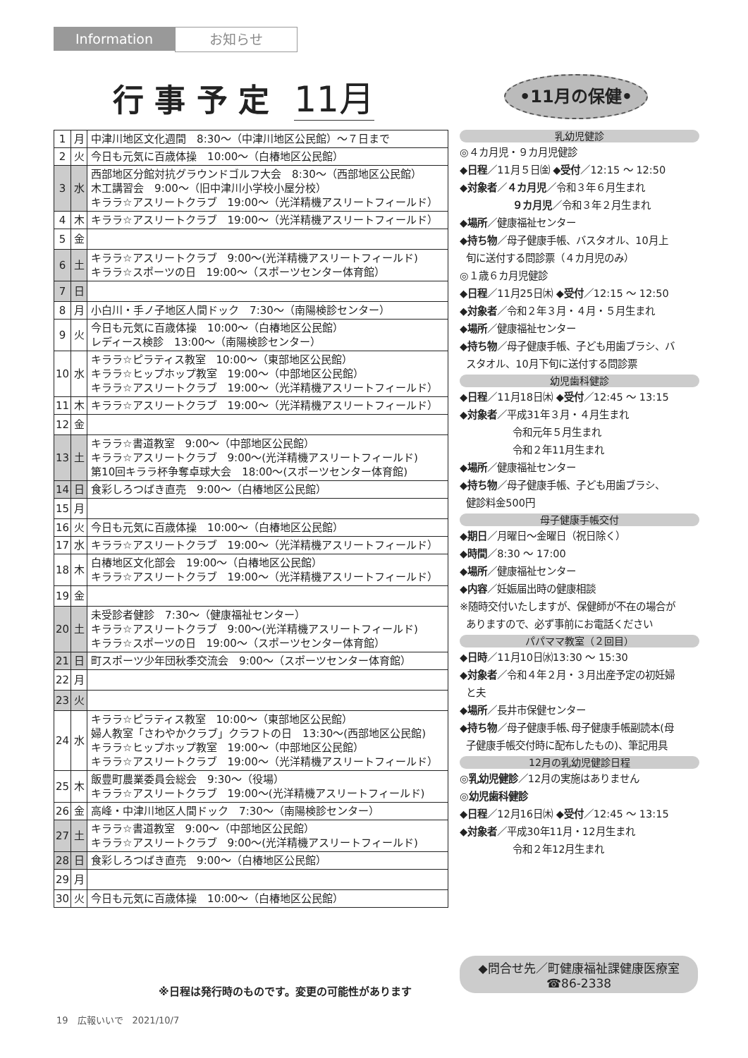Information お知らせ
行 事 予 定 11月 •11月の保健•
| 1 | 月 | 中津川地区文化週間 8:30～（中津川地区公民館）～７日まで |
| 2 | 火 | 今日も元気に百歳体操 10:00～（白椿地区公民館） |
| 3 | 水 | 西部地区分館対抗グラウンドゴルフ大会 8:30～（西部地区公民館） 木工講習会 9:00～（旧中津川小学校小屋分校） キララ☆アスリートクラブ 19:00～（光洋精機アスリートフィールド） |
| 4 | 木 | キララ☆アスリートクラブ 19:00～（光洋精機アスリートフィールド） |
| 5 | 金 | |
| 6 | 土 | キララ☆アスリートクラブ 9:00～(光洋精機アスリートフィールド) キララ☆スポーツの日 19:00～（スポーツセンター体育館） |
| 7 | 日 | |
| 8 | 月 | 小白川・手ノ子地区人間ドック 7:30～（南陽検診センター） |
| 9 | 火 | 今日も元気に百歳体操 10:00～（白椿地区公民館） レディース検診 13:00～（南陽検診センター） |
| 10 | 水 | キララ☆ピラティス教室 10:00～（東部地区公民館） キララ☆ヒップホップ教室 19:00～（中部地区公民館） キララ☆アスリートクラブ 19:00～（光洋精機アスリートフィールド） |
| 11 | 木 | キララ☆アスリートクラブ 19:00～（光洋精機アスリートフィールド） |
| 12 | 金 | |
| 13 | 土 | キララ☆書道教室 9:00～（中部地区公民館） キララ☆アスリートクラブ 9:00～(光洋精機アスリートフィールド) 第10回キララ杯争奪卓球大会 18:00～(スポーツセンター体育館) |
| 14 | 日 | 食彩しろつばき直売 9:00～（白椿地区公民館） |
| 15 | 月 | |
| 16 | 火 | 今日も元気に百歳体操 10:00～（白椿地区公民館） |
| 17 | 水 | キララ☆アスリートクラブ 19:00～（光洋精機アスリートフィールド） |
| 18 | 木 | 白椿地区文化部会 19:00～（白椿地区公民館） キララ☆アスリートクラブ 19:00～（光洋精機アスリートフィールド） |
| 19 | 金 | |
| 20 | 土 | 未受診者健診 7:30～（健康福祉センター） キララ☆アスリートクラブ 9:00～(光洋精機アスリートフィールド) キララ☆スポーツの日 19:00～（スポーツセンター体育館） |
| 21 | 日 | 町スポーツ少年団秋季交流会 9:00～（スポーツセンター体育館） |
| 22 | 月 | |
| 23 | 火 | |
| 24 | 水 | キララ☆ピラティス教室 10:00～（東部地区公民館） 婦人教室「さわやかクラブ」クラフトの日 13:30～(西部地区公民館) キララ☆ヒップホップ教室 19:00～（中部地区公民館） キララ☆アスリートクラブ 19:00～（光洋精機アスリートフィールド） |
| 25 | 木 | 飯豊町農業委員会総会 9:30～（役場） キララ☆アスリートクラブ 19:00～(光洋精機アスリートフィールド) |
| 26 | 金 | 高峰・中津川地区人間ドック 7:30～（南陽検診センター） |
| 27 | 土 | キララ☆書道教室 9:00～（中部地区公民館） キララ☆アスリートクラブ 9:00～(光洋精機アスリートフィールド) |
| 28 | 日 | 食彩しろつばき直売 9:00～（白椿地区公民館） |
| 29 | 月 | |
| 30 | 火 | 今日も元気に百歳体操 10:00～（白椿地区公民館） |
※日程は発行時のものです。変更の可能性があります
乳幼児健診
◎４カ月児・９カ月児健診
◆日程／11月５日㈮ ◆受付／12:15 ～ 12:50
◆対象者／４カ月児／令和３年６月生まれ
９カ月児／令和３年２月生まれ
◆場所／健康福祉センター
◆持ち物／母子健康手帳、バスタオル、10月上
旬に送付する問診票（４カ月児のみ）
◎１歳６カ月児健診
◆日程／11月25日㈭ ◆受付／12:15 ～ 12:50
◆対象者／令和２年３月・４月・５月生まれ
◆場所／健康福祉センター
◆持ち物／母子健康手帳、子ども用歯ブラシ、バ
スタオル、10月下旬に送付する問診票
幼児歯科健診
◆日程／11月18日㈭ ◆受付／12:45 ～ 13:15
◆対象者／平成31年３月・４月生まれ
令和元年５月生まれ
令和２年11月生まれ
◆場所／健康福祉センター
◆持ち物／母子健康手帳、子ども用歯ブラシ、
健診料金500円
母子健康手帳交付
◆期日／月曜日～金曜日（祝日除く）
◆時間／8:30 ～ 17:00
◆場所／健康福祉センター
◆内容／妊娠届出時の健康相談
※随時交付いたしますが、保健師が不在の場合が
ありますので、必ず事前にお電話ください
パパママ教室（２回目）
◆日時／11月10日㈬13:30 ～ 15:30
◆対象者／令和４年２月・３月出産予定の初妊婦
と夫
◆場所／長井市保健センター
◆持ち物／母子健康手帳､母子健康手帳副読本(母
子健康手帳交付時に配布したもの)、筆記用具
12月の乳幼児健診日程
◎乳幼児健診／12月の実施はありません
◎幼児歯科健診
◆日程／12月16日㈭ ◆受付／12:45 ～ 13:15
◆対象者／平成30年11月・12月生まれ
令和２年12月生まれ
◆問合せ先／町健康福祉課健康医療室
☎86-2338
19　広報いいで　2021/10/7